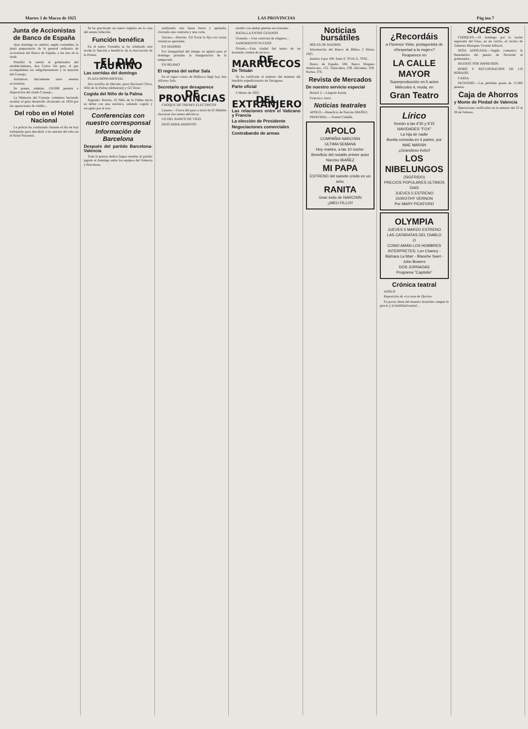Martes 3 de Marzo de 1925 LAS PROVINCIAS Pág ina 7
Junta de Accionistas de Banco de España
Ayer domingo se celebró, según costumbre, la junta preparatoria de la general ordinaria de accionistas del Banco de España, a las tres de la tarde.
Presidió la sesión el gobernador del establecimiento, don Carlos Ver gara, al que acompañaban los subgobernadores y la mayoría del Consejo.
Asistieron únicamente unos sesenta accionistas.
Se ponen, además, 150.000 pesetas a disposición del citado Consejo...
La Memoria del Consejo comienza haciendo resaltar el gran desarrollo alcanzado en 1924 por las operaciones de crédito...
Del robo en el Hotel Nacional
La policía ha continuado durante el día de hoy trabajando para descubrir a los autores del robo en el Hotel Nacional.
Se ha practicado un nuevo registro en la casa del sereno fallecido.
Función benéfica
En el teatro Fontalba se ha celebrado esta noche la función a beneficio de la Asociación de la Prensa.
EL DIA TAURINO
Las corridas del domingo
PLAZA MONUMENTAL
Seis novillos de Murube, para Nacional Chico, Niño de la Palma (debutante) y Gil Tovar.
Cogida del Niño de la Palma
Segundo. Bravito. El Niño de la Palma inicia su debut con una verónica, saliendo cogido y recogido por el toro.
Conferencias con nuestro corresponsal
Información de Barcelona
Después del partido Barcelona-Valencia
Toda la prensa dedica largos reseñas al partido jugado el domingo entre los equipos del Valencia y Barcelona.
realizando una faena breve y apretada, clavando una contraria y una corta.
Tercero.—Bravito. Gil Tovar lo fija con varias verónicas apretadas.
EN MADRID
Por inseguridad del tiempo se aplazó para el domingo próximo la inauguración de la temporada.
EN BILBAO
El regreso del señor Sala
En el vapor correo de Mallorca llegó hoy don Alfonso Sala.
Secretario que desaparece
DE PROVINCIAS
CHOQUE DE TRENES ELECTRICOS
Linares.—Cerca del paso a nivel de El Mimbre chocaron dos trenes eléctricos.
LO DEL BANCO DE VIGO
DESCARRILAMIENTO
resultó con ambas piernas seccionadas.
BATALLA ENTRE GITANOS
Granada.—Una caravana de zíngaros...
SANGRIENTO SUCESO
Oviedo.—Esta ciudad fué teatro de un horrendo crimen de un loco.
DE MARRUECOS
De Tetuán
Se ha verificado el entierro del teniente del batallón expedicionario de Tarragona.
Parte oficial
2 Marzo de 1925.
DEL EXTRANJERO
Las relaciones entre el Vaticano y Francia
La elección de Presidente
Negociaciones comerciales
Contrabando de armas
Noticias bursátiles
BOLSA DE MADRID
Información del Banco de Bilbao 2 Marzo 1925.
Interior 4 por 100. Serie F, 70'10; E, 70'85...
Banco de España, 506. Banco Hispano Americano, 155. Tabacalera, 239. Alicantes, 359. Nortes, 376.
Revista de Mercados
De nuestro servicio especial
Bristol 2.—Llegado Karda.
Francisco Jorro.
Noticias teatrales
APOLO.—Beneficio de Narciso IBAÑEZ.
PRINCIPAL.—Tourné Caballé.
APOLO
COMPAÑIA NARCISIN
ULTIMA SEMANA
Hoy martes, a las 10 noche: Beneficio del notable primer actor
Narciso IBAÑEZ
MI PAPA
ESTRENO del sainete criollo en un acto,
RANITA
Gran éxito de NARCISIN
¡¡MEU FILLO!!
¿Recordáis
a Florence Vidor, protagonista de «Respetad a la mujer»?
Reaparece en
LA CALLE MAYOR
Superproducción en 5 actos
Miércoles 4, moda, en
Gran Teatro
Lírico
Sesión a las 4'30 y 9'15
NAVIDADES "FOX"
La hija de nadie
Bonita comedia en 4 partes, por MAE MARSH
¡¡Grandioso éxito!!
LOS NIBELUNGOS
(SIGFRIDO)
PRECIOS POPULARES ULTIMOS DIAS
JUEVES 5 ESTRENO
DOROTHY VERNON
Por MARY PICKFORD
OLYMPIA
JUEVES 5 MARZO ESTRENO
LAS CATARATAS DEL DIABLO
O
COMO AMAN LOS HOMBRES
INTERPRETES: Lon Chaney - Bárbara La Marr - Blanche Swet - John Bowers
DOS JORNADAS
Programa "Capitolio"
Crónica teatral
APOLO
Reposición de «La casa de Quirós»
En pocas obras del maestro Arniches campea la gracia y la habilidad teatral...
SUCESOS
CHOQUES.—El domingo por la noche regresaba del Grao, en un carrito, el vecino de Tabernes Blanques Vicente Albiach.
NIÑA AHOGADA.—Según comunica la Benemérita del puesto de Navarrés al gobernador...
MUERTE POR IMPRESION.
ROBO Y RECUPERACION DE LO ROBADO.
CAIDA.
INCENDIO.—Las pérdidas pasan de 15.000 pesetas.
Caja de Ahorros
y Monte de Piedad de Valencia
Operaciones verificadas en la semana del 23 al 28 de Febrero.